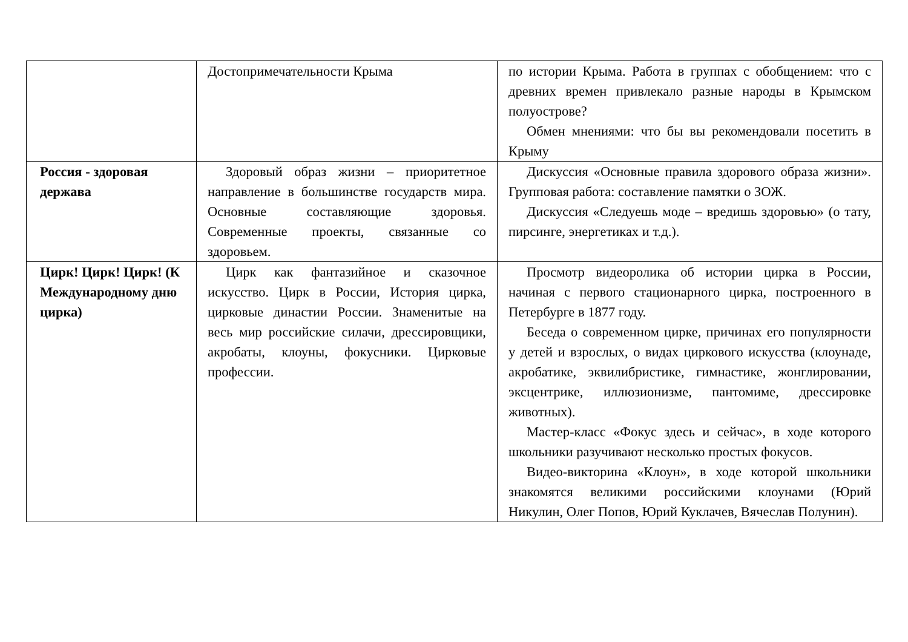| | Достопримечательности Крыма | по истории Крыма. Работа в группах с обобщением: что с древних времен привлекало разные народы в Крымском полуострове? Обмен мнениями: что бы вы рекомендовали посетить в Крыму |
| Россия - здоровая держава | Здоровый образ жизни – приоритетное направление в большинстве государств мира. Основные составляющие здоровья. Современные проекты, связанные со здоровьем. | Дискуссия «Основные правила здорового образа жизни». Групповая работа: составление памятки о ЗОЖ. Дискуссия «Следуешь моде – вредишь здоровью» (о тату, пирсинге, энергетиках и т.д.). |
| Цирк! Цирк! Цирк! (К Международному дню цирка) | Цирк как фантазийное и сказочное искусство. Цирк в России, История цирка, цирковые династии России. Знаменитые на весь мир российские силачи, дрессировщики, акробаты, клоуны, фокусники. Цирковые профессии. | Просмотр видеоролика об истории цирка в России, начиная с первого стационарного цирка, построенного в Петербурге в 1877 году. Беседа о современном цирке, причинах его популярности у детей и взрослых, о видах циркового искусства (клоунаде, акробатике, эквилибристике, гимнастике, жонглировании, эксцентрике, иллюзионизме, пантомиме, дрессировке животных). Мастер-класс «Фокус здесь и сейчас», в ходе которого школьники разучивают несколько простых фокусов. Видео-викторина «Клоун», в ходе которой школьники знакомятся великими российскими клоунами (Юрий Никулин, Олег Попов, Юрий Куклачев, Вячеслав Полунин). |